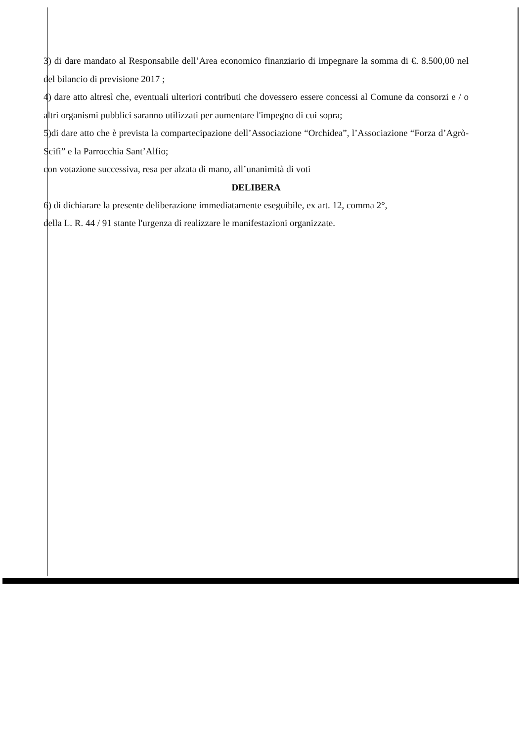3) di dare mandato al Responsabile dell’Area economico finanziario di impegnare la somma di €. 8.500,00 nel del bilancio di previsione 2017 ;
4) dare atto altresì che, eventuali ulteriori contributi che dovessero essere concessi al Comune da consorzi e / o altri organismi pubblici saranno utilizzati per aumentare l'impegno di cui sopra;
5)di dare atto che è prevista la compartecipazione dell’Associazione “Orchidea”, l’Associazione “Forza d’Agrò-Scifi” e la Parrocchia Sant’Alfio;
con votazione successiva, resa per alzata di mano, all’unanimità di voti
DELIBERA
6) di dichiarare la presente deliberazione immediatamente eseguibile, ex art. 12, comma 2°,
della L. R. 44 / 91 stante l'urgenza di realizzare le manifestazioni organizzate.